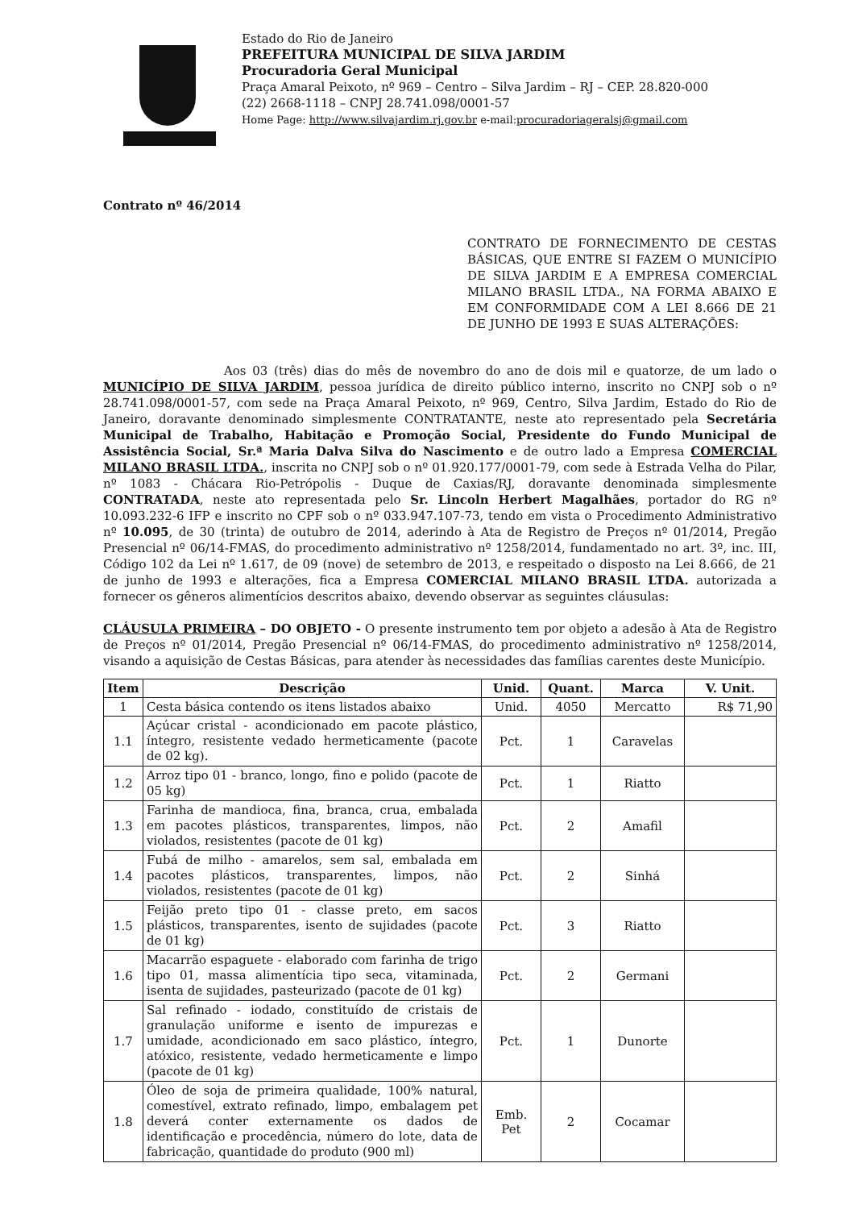Estado do Rio de Janeiro
PREFEITURA MUNICIPAL DE SILVA JARDIM
Procuradoria Geral Municipal
Praça Amaral Peixoto, nº 969 – Centro – Silva Jardim – RJ – CEP. 28.820-000
(22) 2668-1118 – CNPJ 28.741.098/0001-57
Home Page: http://www.silvajardim.rj.gov.br e-mail:procuradoriageralsj@gmail.com
Contrato nº 46/2014
CONTRATO DE FORNECIMENTO DE CESTAS BÁSICAS, QUE ENTRE SI FAZEM O MUNICÍPIO DE SILVA JARDIM E A EMPRESA COMERCIAL MILANO BRASIL LTDA., NA FORMA ABAIXO E EM CONFORMIDADE COM A LEI 8.666 DE 21 DE JUNHO DE 1993 E SUAS ALTERAÇÕES:
Aos 03 (três) dias do mês de novembro do ano de dois mil e quatorze, de um lado o MUNICÍPIO DE SILVA JARDIM, pessoa jurídica de direito público interno, inscrito no CNPJ sob o nº 28.741.098/0001-57, com sede na Praça Amaral Peixoto, nº 969, Centro, Silva Jardim, Estado do Rio de Janeiro, doravante denominado simplesmente CONTRATANTE, neste ato representado pela Secretária Municipal de Trabalho, Habitação e Promoção Social, Presidente do Fundo Municipal de Assistência Social, Sr.ª Maria Dalva Silva do Nascimento e de outro lado a Empresa COMERCIAL MILANO BRASIL LTDA., inscrita no CNPJ sob o nº 01.920.177/0001-79, com sede à Estrada Velha do Pilar, nº 1083 - Chácara Rio-Petrópolis - Duque de Caxias/RJ, doravante denominada simplesmente CONTRATADA, neste ato representada pelo Sr. Lincoln Herbert Magalhães, portador do RG nº 10.093.232-6 IFP e inscrito no CPF sob o nº 033.947.107-73, tendo em vista o Procedimento Administrativo nº 10.095, de 30 (trinta) de outubro de 2014, aderindo à Ata de Registro de Preços nº 01/2014, Pregão Presencial nº 06/14-FMAS, do procedimento administrativo nº 1258/2014, fundamentado no art. 3º, inc. III, Código 102 da Lei nº 1.617, de 09 (nove) de setembro de 2013, e respeitado o disposto na Lei 8.666, de 21 de junho de 1993 e alterações, fica a Empresa COMERCIAL MILANO BRASIL LTDA. autorizada a fornecer os gêneros alimentícios descritos abaixo, devendo observar as seguintes cláusulas:
CLÁUSULA PRIMEIRA – DO OBJETO - O presente instrumento tem por objeto a adesão à Ata de Registro de Preços nº 01/2014, Pregão Presencial nº 06/14-FMAS, do procedimento administrativo nº 1258/2014, visando a aquisição de Cestas Básicas, para atender às necessidades das famílias carentes deste Município.
| Item | Descrição | Unid. | Quant. | Marca | V. Unit. |
| --- | --- | --- | --- | --- | --- |
| 1 | Cesta básica contendo os itens listados abaixo | Unid. | 4050 | Mercatto | R$ 71,90 |
| 1.1 | Açúcar cristal - acondicionado em pacote plástico, íntegro, resistente vedado hermeticamente (pacote de 02 kg). | Pct. | 1 | Caravelas | |
| 1.2 | Arroz tipo 01 - branco, longo, fino e polido (pacote de 05 kg) | Pct. | 1 | Riatto | |
| 1.3 | Farinha de mandioca, fina, branca, crua, embalada em pacotes plásticos, transparentes, limpos, não violados, resistentes (pacote de 01 kg) | Pct. | 2 | Amafil | |
| 1.4 | Fubá de milho - amarelos, sem sal, embalada em pacotes plásticos, transparentes, limpos, não violados, resistentes (pacote de 01 kg) | Pct. | 2 | Sinhá | |
| 1.5 | Feijão preto tipo 01 - classe preto, em sacos plásticos, transparentes, isento de sujidades (pacote de 01 kg) | Pct. | 3 | Riatto | |
| 1.6 | Macarrão espaguete - elaborado com farinha de trigo tipo 01, massa alimentícia tipo seca, vitaminada, isenta de sujidades, pasteurizado (pacote de 01 kg) | Pct. | 2 | Germani | |
| 1.7 | Sal refinado - iodado, constituído de cristais de granulação uniforme e isento de impurezas e umidade, acondicionado em saco plástico, íntegro, atóxico, resistente, vedado hermeticamente e limpo (pacote de 01 kg) | Pct. | 1 | Dunorte | |
| 1.8 | Óleo de soja de primeira qualidade, 100% natural, comestível, extrato refinado, limpo, embalagem pet deverá conter externamente os dados de identificação e procedência, número do lote, data de fabricação, quantidade do produto (900 ml) | Emb. Pet | 2 | Cocamar | |